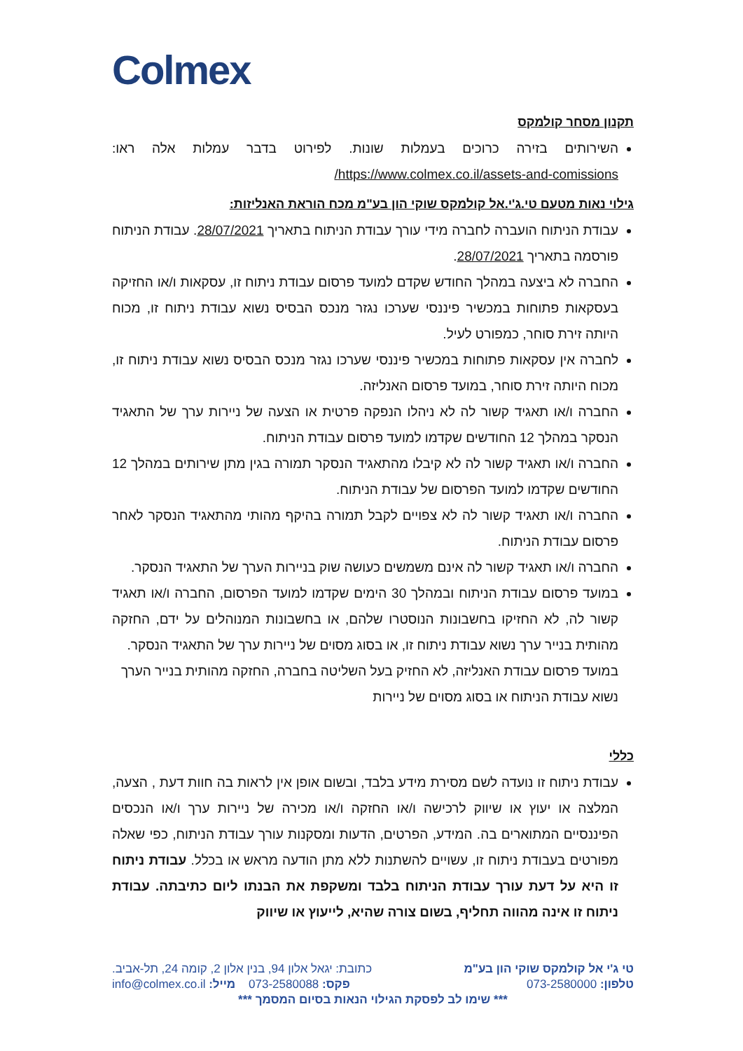Colmex
תקנון מסחר קולמקס
השירותים בזירה כרוכים בעמלות שונות. לפירוט בדבר עמלות אלה ראו: https://www.colmex.co.il/assets-and-comissions/
גילוי נאות מטעם טי.ג'י.אל קולמקס שוקי הון בע"מ מכח הוראת האנליזות:
עבודת הניתוח הועברה לחברה מידי עורך עבודת הניתוח בתאריך 28/07/2021. עבודת הניתוח פורסמה בתאריך 28/07/2021.
החברה לא ביצעה במהלך החודש שקדם למועד פרסום עבודת ניתוח זו, עסקאות ו/או החזיקה בעסקאות פתוחות במכשיר פיננסי שערכו נגזר מנכס הבסיס נשוא עבודת ניתוח זו, מכוח היותה זירת סוחר, כמפורט לעיל.
לחברה אין עסקאות פתוחות במכשיר פיננסי שערכו נגזר מנכס הבסיס נשוא עבודת ניתוח זו, מכוח היותה זירת סוחר, במועד פרסום האנליזה.
החברה ו/או תאגיד קשור לה לא ניהלו הנפקה פרטית או הצעה של ניירות ערך של התאגיד הנסקר במהלך 12 החודשים שקדמו למועד פרסום עבודת הניתוח.
החברה ו/או תאגיד קשור לה לא קיבלו מהתאגיד הנסקר תמורה בגין מתן שירותים במהלך 12 החודשים שקדמו למועד הפרסום של עבודת הניתוח.
החברה ו/או תאגיד קשור לה לא צפויים לקבל תמורה בהיקף מהותי מהתאגיד הנסקר לאחר פרסום עבודת הניתוח.
החברה ו/או תאגיד קשור לה אינם משמשים כעושה שוק בניירות הערך של התאגיד הנסקר.
במועד פרסום עבודת הניתוח ובמהלך 30 הימים שקדמו למועד הפרסום, החברה ו/או תאגיד קשור לה, לא החזיקו בחשבונות הנוסטרו שלהם, או בחשבונות המנוהלים על ידם, החזקה מהותית בנייר ערך נשוא עבודת ניתוח זו, או בסוג מסוים של ניירות ערך של התאגיד הנסקר.
במועד פרסום עבודת האנליזה, לא החזיק בעל השליטה בחברה, החזקה מהותית בנייר הערך נשוא עבודת הניתוח או בסוג מסוים של ניירות
כללי
עבודת ניתוח זו נועדה לשם מסירת מידע בלבד, ובשום אופן אין לראות בה חוות דעת , הצעה, המלצה או יעוץ או שיווק לרכישה ו/או החזקה ו/או מכירה של ניירות ערך ו/או הנכסים הפיננסיים המתוארים בה. המידע, הפרטים, הדעות ומסקנות עורך עבודת הניתוח, כפי שאלה מפורטים בעבודת ניתוח זו, עשויים להשתנות ללא מתן הודעה מראש או בכלל. עבודת ניתוח זו היא על דעת עורך עבודת הניתוח בלבד ומשקפת את הבנתו ליום כתיבתה. עבודת ניתוח זו אינה מהווה תחליף, בשום צורה שהיא, לייעוץ או שיווק
טי ג'י אל קולמקס שוקי הון בע"מ כתובת: יגאל אלון 94, בנין אלון 2, קומה 24, תל-אביב.
טלפון: 073-2580000 פקס: 073-2580088 מייל: info@colmex.co.il
*** שימו לב לפסקת הגילוי הנאות בסיום המסמך ***